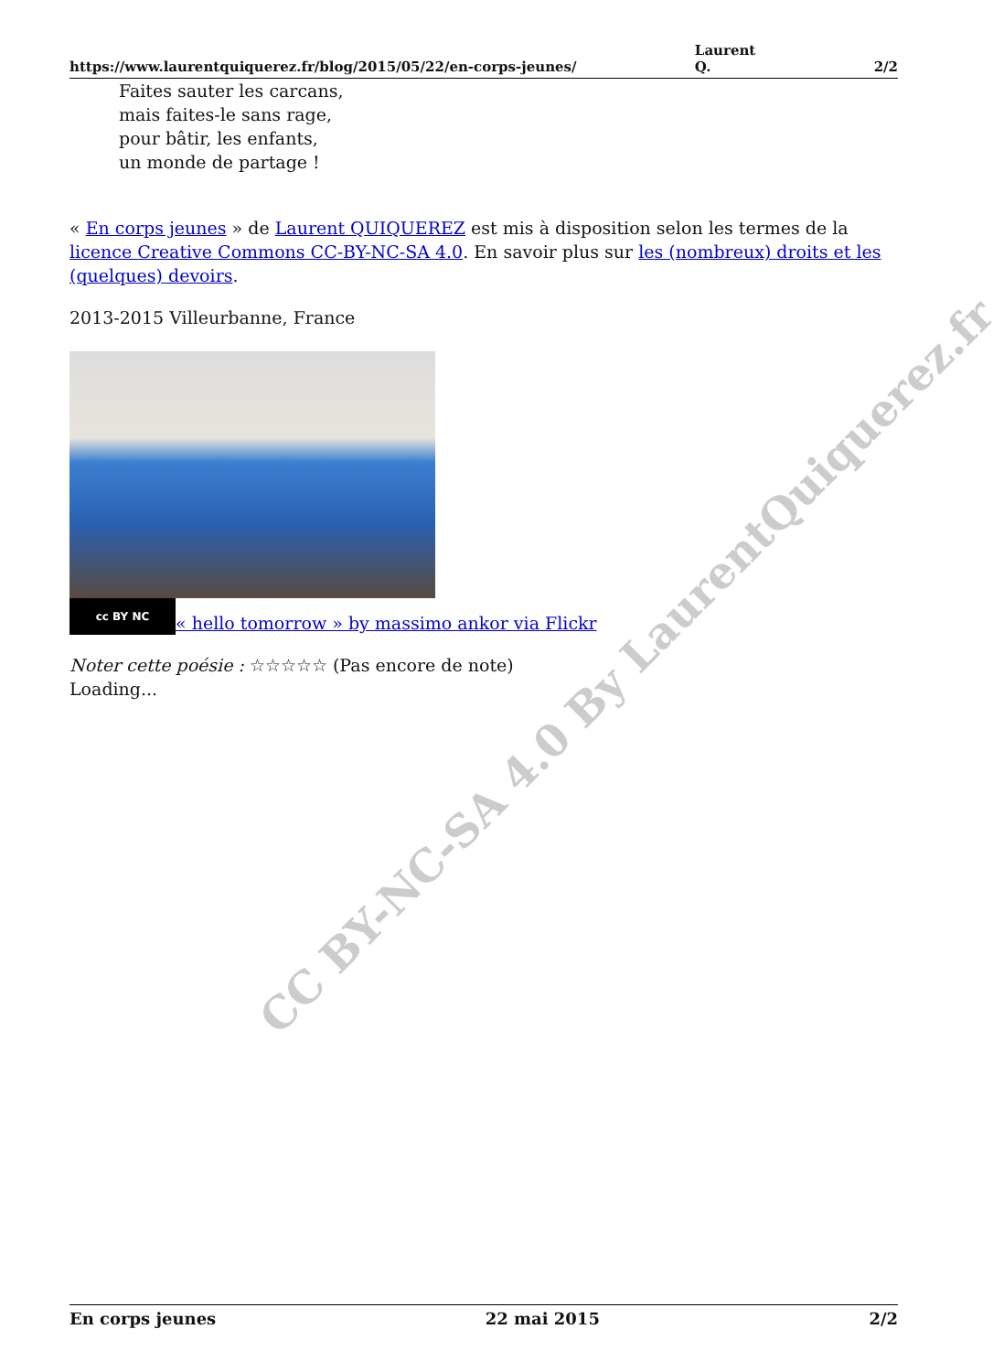CC BY-NC-SA 4.0 By LaurentQuiquerez.fr
https://www.laurentquiquerez.fr/blog/2015/05/22/en-corps-jeunes/ Laurent
Q. 2/2
Faites sauter les carcans,
mais faites-le sans rage,
pour bâtir, les enfants,
un monde de partage !
« En corps jeunes » de Laurent QUIQUEREZ est mis à disposition selon les termes de la licence Creative Commons CC-BY-NC-SA 4.0. En savoir plus sur les (nombreux) droits et les (quelques) devoirs.
2013-2015 Villeurbanne, France
cc BY NC « hello tomorrow » by massimo ankor via Flickr
Noter cette poésie : ☆☆☆☆☆ (Pas encore de note)
Loading...
En corps jeunes 22 mai 2015 2/2